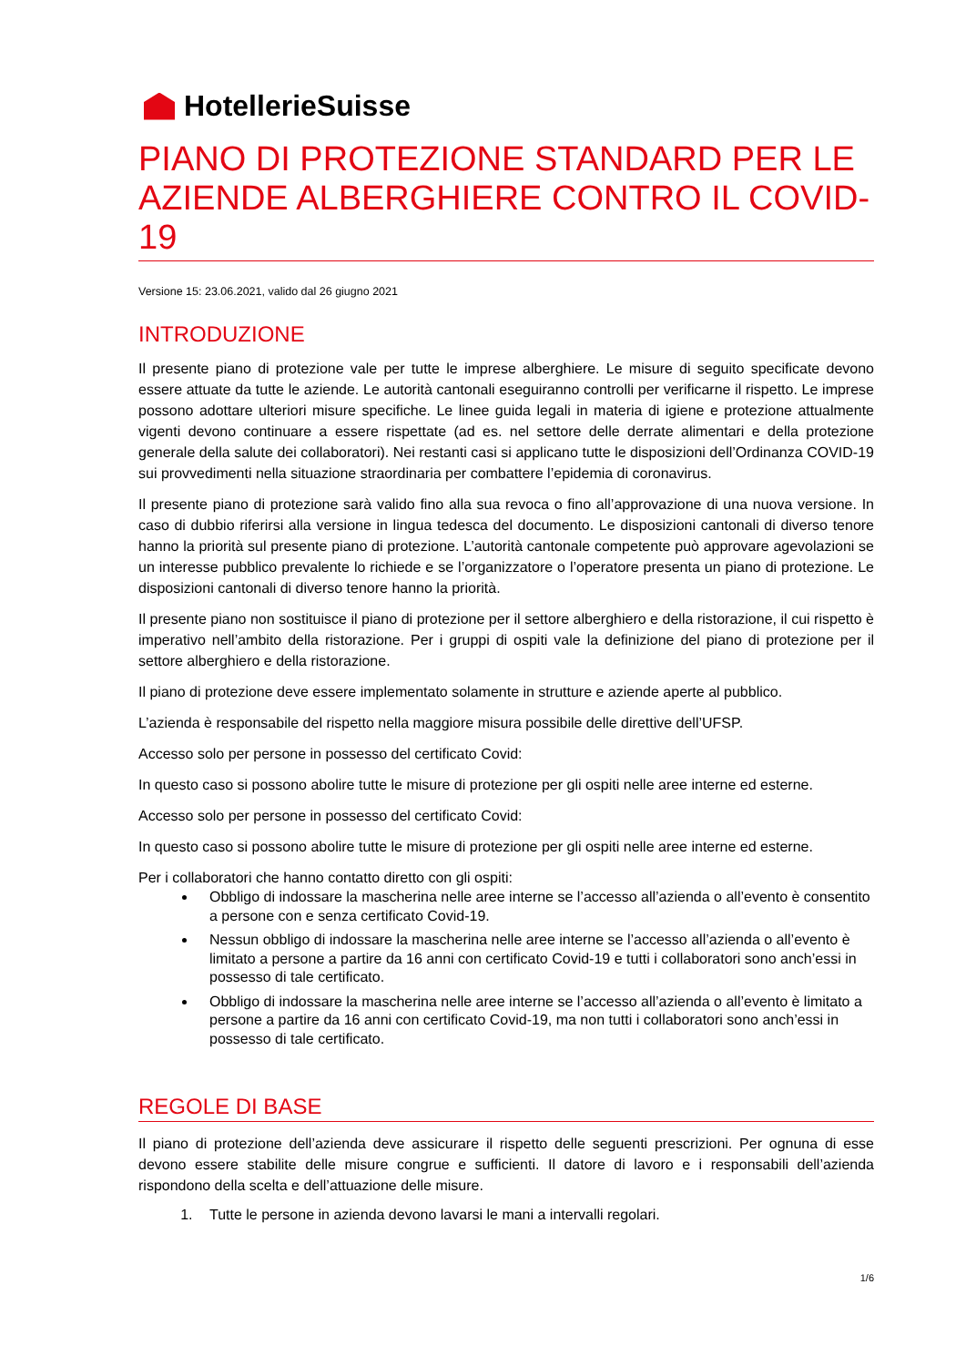HotellerieSuisse
PIANO DI PROTEZIONE STANDARD PER LE AZIENDE ALBERGHIERE CONTRO IL COVID-19
Versione 15: 23.06.2021, valido dal 26 giugno 2021
INTRODUZIONE
Il presente piano di protezione vale per tutte le imprese alberghiere. Le misure di seguito specificate devono essere attuate da tutte le aziende. Le autorità cantonali eseguiranno controlli per verificarne il rispetto. Le imprese possono adottare ulteriori misure specifiche. Le linee guida legali in materia di igiene e protezione attualmente vigenti devono continuare a essere rispettate (ad es. nel settore delle derrate alimentari e della protezione generale della salute dei collaboratori). Nei restanti casi si applicano tutte le disposizioni dell’Ordinanza COVID-19 sui provvedimenti nella situazione straordinaria per combattere l’epidemia di coronavirus.
Il presente piano di protezione sarà valido fino alla sua revoca o fino all’approvazione di una nuova versione. In caso di dubbio riferirsi alla versione in lingua tedesca del documento. Le disposizioni cantonali di diverso tenore hanno la priorità sul presente piano di protezione. L’autorità cantonale competente può approvare agevolazioni se un interesse pubblico prevalente lo richiede e se l’organizzatore o l’operatore presenta un piano di protezione. Le disposizioni cantonali di diverso tenore hanno la priorità.
Il presente piano non sostituisce il piano di protezione per il settore alberghiero e della ristorazione, il cui rispetto è imperativo nell’ambito della ristorazione. Per i gruppi di ospiti vale la definizione del piano di protezione per il settore alberghiero e della ristorazione.
Il piano di protezione deve essere implementato solamente in strutture e aziende aperte al pubblico.
L’azienda è responsabile del rispetto nella maggiore misura possibile delle direttive dell’UFSP.
Accesso solo per persone in possesso del certificato Covid:
In questo caso si possono abolire tutte le misure di protezione per gli ospiti nelle aree interne ed esterne.
Accesso solo per persone in possesso del certificato Covid:
In questo caso si possono abolire tutte le misure di protezione per gli ospiti nelle aree interne ed esterne.
Per i collaboratori che hanno contatto diretto con gli ospiti:
Obbligo di indossare la mascherina nelle aree interne se l’accesso all’azienda o all’evento è consentito a persone con e senza certificato Covid-19.
Nessun obbligo di indossare la mascherina nelle aree interne se l’accesso all’azienda o all’evento è limitato a persone a partire da 16 anni con certificato Covid-19 e tutti i collaboratori sono anch’essi in possesso di tale certificato.
Obbligo di indossare la mascherina nelle aree interne se l’accesso all’azienda o all’evento è limitato a persone a partire da 16 anni con certificato Covid-19, ma non tutti i collaboratori sono anch’essi in possesso di tale certificato.
REGOLE DI BASE
Il piano di protezione dell’azienda deve assicurare il rispetto delle seguenti prescrizioni. Per ognuna di esse devono essere stabilite delle misure congrue e sufficienti. Il datore di lavoro e i responsabili dell’azienda rispondono della scelta e dell’attuazione delle misure.
1. Tutte le persone in azienda devono lavarsi le mani a intervalli regolari.
1/6